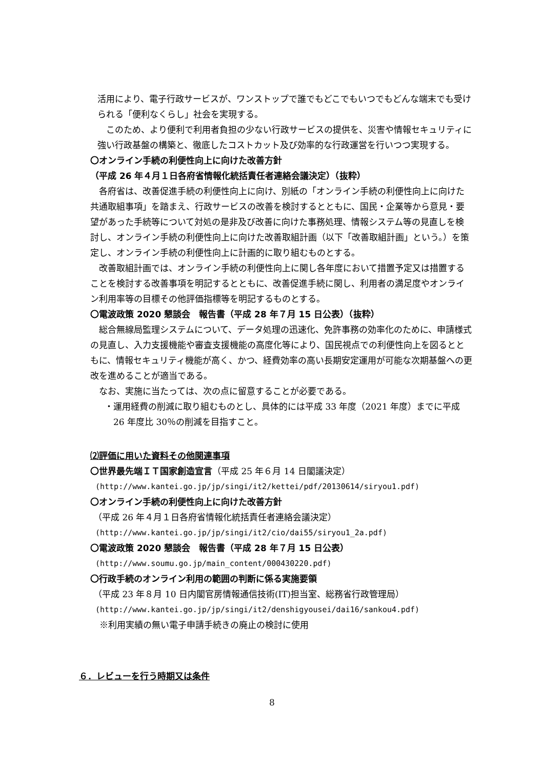活用により、電子行政サービスが、ワンストップで誰でもどこでもいつでもどんな端末でも受けられる「便利なくらし」社会を実現する。
このため、より便利で利用者負担の少ない行政サービスの提供を、災害や情報セキュリティに強い行政基盤の構築と、徹底したコストカット及び効率的な行政運営を行いつつ実現する。
〇オンライン手続の利便性向上に向けた改善方針
（平成 26 年４月１日各府省情報化統括責任者連絡会議決定）（抜粋）
各府省は、改善促進手続の利便性向上に向け、別紙の「オンライン手続の利便性向上に向けた共通取組事項」を踏まえ、行政サービスの改善を検討するとともに、国民・企業等から意見・要望があった手続等について対処の是非及び改善に向けた事務処理、情報システム等の見直しを検討し、オンライン手続の利便性向上に向けた改善取組計画（以下「改善取組計画」という。）を策定し、オンライン手続の利便性向上に計画的に取り組むものとする。
改善取組計画では、オンライン手続の利便性向上に関し各年度において措置予定又は措置することを検討する改善事項を明記するとともに、改善促進手続に関し、利用者の満足度やオンライン利用率等の目標その他評価指標等を明記するものとする。
〇電波政策 2020 懇談会　報告書（平成 28 年７月 15 日公表）（抜粋）
総合無線局監理システムについて、データ処理の迅速化、免許事務の効率化のために、申請様式の見直し、入力支援機能や審査支援機能の高度化等により、国民視点での利便性向上を図るとともに、情報セキュリティ機能が高く、かつ、経費効率の高い長期安定運用が可能な次期基盤への更改を進めることが適当である。
なお、実施に当たっては、次の点に留意することが必要である。
・運用経費の削減に取り組むものとし、具体的には平成 33 年度（2021 年度）までに平成 26 年度比 30％の削減を目指すこと。
⑵評価に用いた資料その他関連事項
〇世界最先端ＩＴ国家創造宣言（平成 25 年６月 14 日閣議決定）
(http://www.kantei.go.jp/jp/singi/it2/kettei/pdf/20130614/siryou1.pdf)
〇オンライン手続の利便性向上に向けた改善方針
（平成 26 年４月１日各府省情報化統括責任者連絡会議決定）
(http://www.kantei.go.jp/jp/singi/it2/cio/dai55/siryou1_2a.pdf)
〇電波政策 2020 懇談会　報告書（平成 28 年７月 15 日公表）
(http://www.soumu.go.jp/main_content/000430220.pdf)
〇行政手続のオンライン利用の範囲の判断に係る実施要領
（平成 23 年８月 10 日内閣官房情報通信技術(IT)担当室、総務省行政管理局）
(http://www.kantei.go.jp/jp/singi/it2/denshigyousei/dai16/sankou4.pdf)
※利用実績の無い電子申請手続きの廃止の検討に使用
６．レビューを行う時期又は条件
8